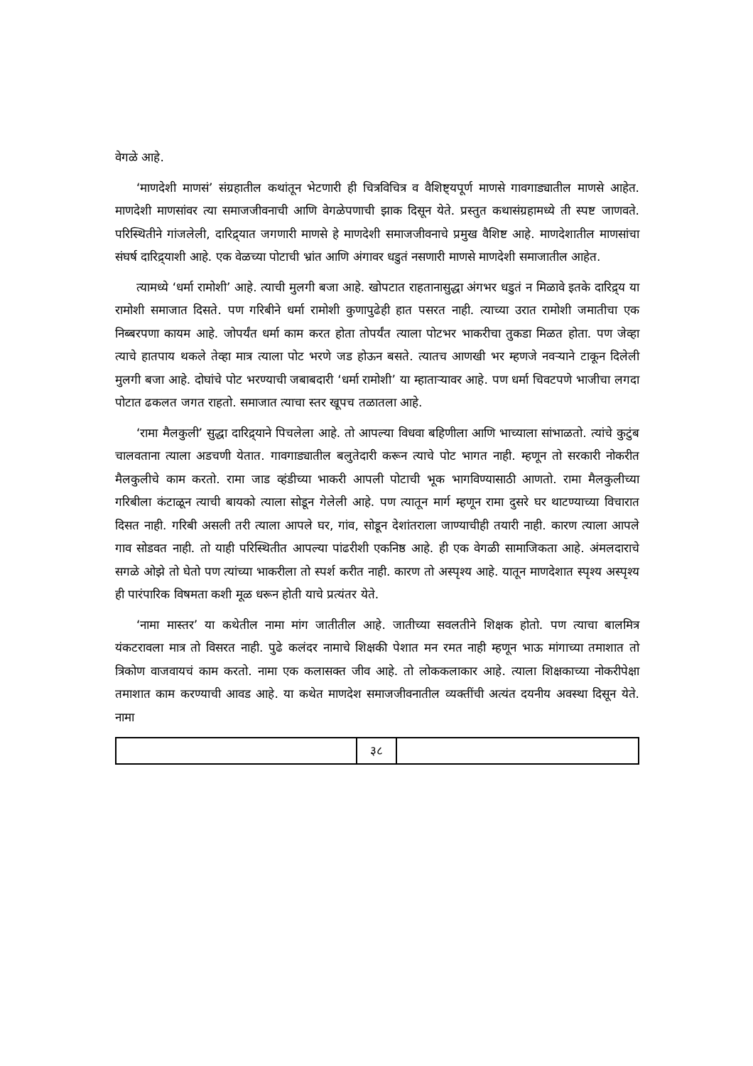वेगळे आहे.
‘माणदेशी माणसं’ संग्रहातील कथांतून भेटणारी ही चित्रविचित्र व वैशिष्ट्यपूर्ण माणसे गावगाड्यातील माणसे आहेत. माणदेशी माणसांवर त्या समाजजीवनाची आणि वेगळेपणाची झाक दिसून येते. प्रस्तुत कथासंग्रहामध्ये ती स्पष्ट जाणवते. परिस्थितीने गांजलेली, दारिद्र्यात जगणारी माणसे हे माणदेशी समाजजीवनाचे प्रमुख वैशिष्ट आहे. माणदेशातील माणसांचा संघर्ष दारिद्र्याशी आहे. एक वेळच्या पोटाची भ्रांत आणि अंगावर धडुतं नसणारी माणसे माणदेशी समाजातील आहेत.
त्यामध्ये ‘धर्मा रामोशी’ आहे. त्याची मुलगी बजा आहे. खोपटात राहतानासुद्धा अंगभर धडुतं न मिळावे इतके दारिद्र्य या रामोशी समाजात दिसते. पण गरिबीने धर्मा रामोशी कुणापुढेही हात पसरत नाही. त्याच्या उरात रामोशी जमातीचा एक निब्बरपणा कायम आहे. जोपर्यंत धर्मा काम करत होता तोपर्यंत त्याला पोटभर भाकरीचा तुकडा मिळत होता. पण जेव्हा त्याचे हातपाय थकले तेव्हा मात्र त्याला पोट भरणे जड होऊन बसते. त्यातच आणखी भर म्हणजे नवऱ्याने टाकून दिलेली मुलगी बजा आहे. दोघांचे पोट भरण्याची जबाबदारी ‘धर्मा रामोशी’ या म्हाताऱ्यावर आहे. पण धर्मा चिवटपणे भाजीचा लगदा पोटात ढकलत जगत राहतो. समाजात त्याचा स्तर खूपच तळातला आहे.
‘रामा मैलकुली’ सुद्धा दारिद्र्याने पिचलेला आहे. तो आपल्या विधवा बहिणीला आणि भाच्याला सांभाळतो. त्यांचे कुटुंब चालवताना त्याला अडचणी येतात. गावगाड्यातील बलुतेदारी करून त्याचे पोट भागत नाही. म्हणून तो सरकारी नोकरीत मैलकुलीचे काम करतो. रामा जाड व्हंडीच्या भाकरी आपली पोटाची भूक भागविण्यासाठी आणतो. रामा मैलकुलीच्या गरिबीला कंटाळून त्याची बायको त्याला सोडून गेलेली आहे. पण त्यातून मार्ग म्हणून रामा दुसरे घर थाटण्याच्या विचारात दिसत नाही. गरिबी असली तरी त्याला आपले घर, गांव, सोडून देशांतराला जाण्याचीही तयारी नाही. कारण त्याला आपले गाव सोडवत नाही. तो याही परिस्थितीत आपल्या पांढरीशी एकनिष्ठ आहे. ही एक वेगळी सामाजिकता आहे. अंमलदाराचे सगळे ओझे तो घेतो पण त्यांच्या भाकरीला तो स्पर्श करीत नाही. कारण तो अस्पृश्य आहे. यातून माणदेशात स्पृश्य अस्पृश्य ही पारंपारिक विषमता कशी मूळ धरून होती याचे प्रत्यंतर येते.
‘नामा मास्तर’ या कथेतील नामा मांग जातीतील आहे. जातीच्या सवलतीने शिक्षक होतो. पण त्याचा बालमित्र यंकटरावला मात्र तो विसरत नाही. पुढे कलंदर नामाचे शिक्षकी पेशात मन रमत नाही म्हणून भाऊ मांगाच्या तमाशात तो त्रिकोण वाजवायचं काम करतो. नामा एक कलासक्त जीव आहे. तो लोककलाकार आहे. त्याला शिक्षकाच्या नोकरीपेक्षा तमाशात काम करण्याची आवड आहे. या कथेत माणदेश समाजजीवनातील व्यक्तींची अत्यंत दयनीय अवस्था दिसून येते. नामा
| | ३८ | |